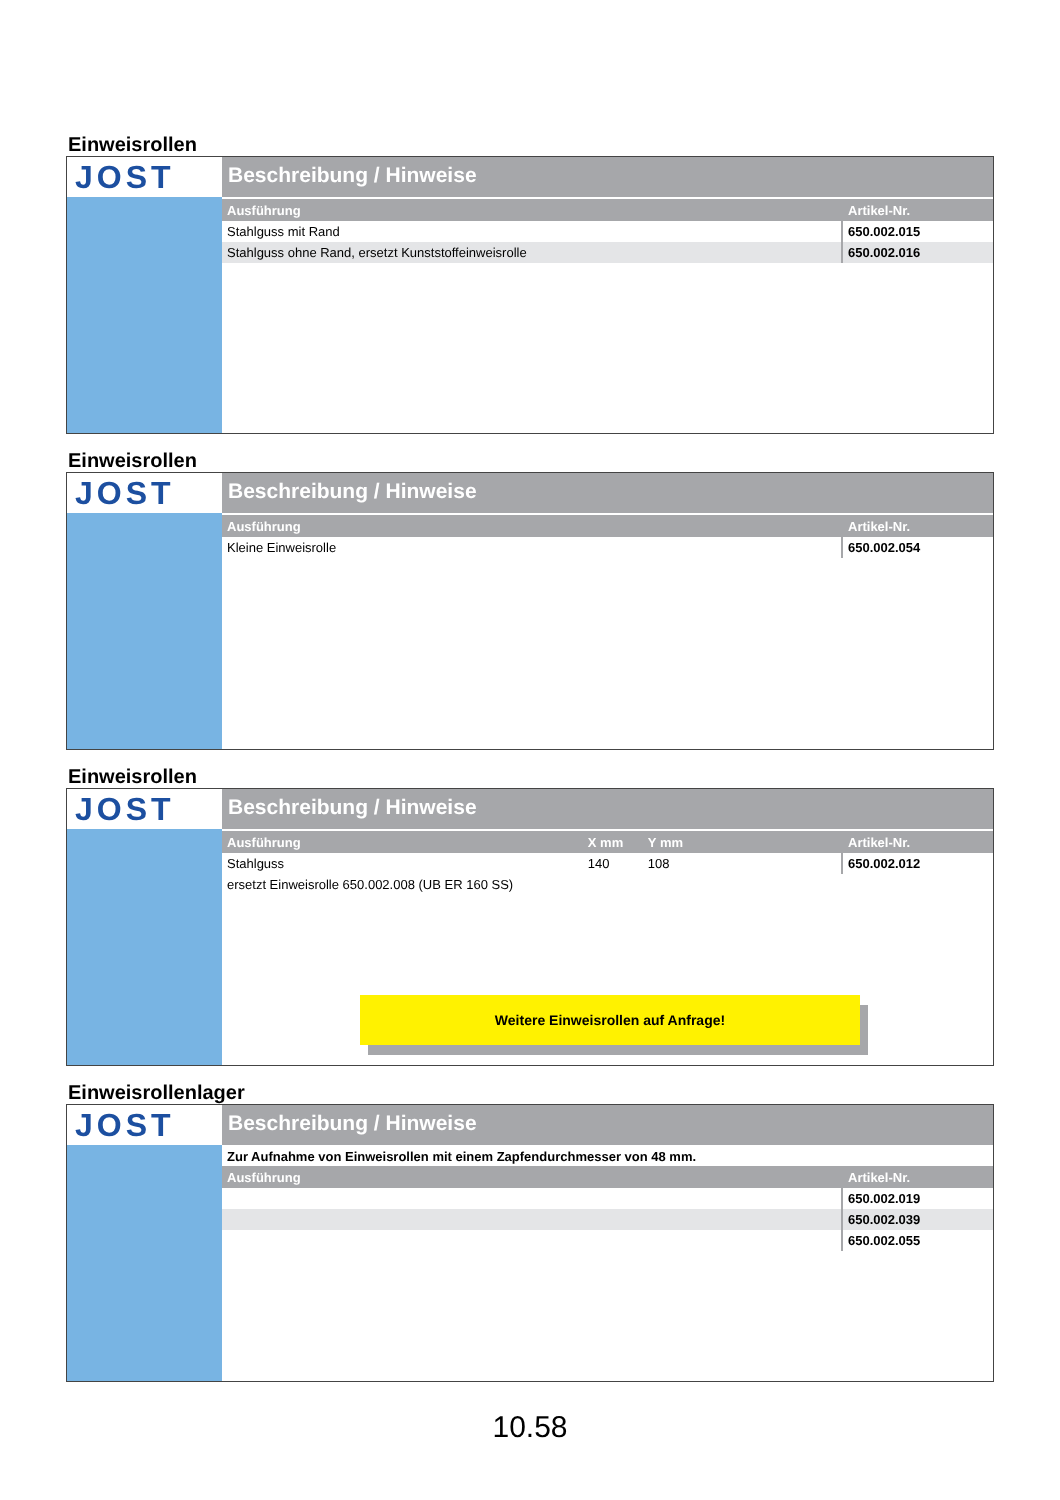Einweisrollen
JOST
Beschreibung / Hinweise
| Ausführung | Artikel-Nr. |
| --- | --- |
| Stahlguss mit Rand | 650.002.015 |
| Stahlguss ohne Rand, ersetzt Kunststoffeinweisrolle | 650.002.016 |
Einweisrollen
JOST
Beschreibung / Hinweise
| Ausführung | Artikel-Nr. |
| --- | --- |
| Kleine Einweisrolle | 650.002.054 |
Einweisrollen
JOST
Beschreibung / Hinweise
| Ausführung | X mm | Y mm | Artikel-Nr. |
| --- | --- | --- | --- |
| Stahlguss | 140 | 108 | 650.002.012 |
| ersetzt Einweisrolle 650.002.008 (UB ER 160 SS) | | | |
Weitere Einweisrollen auf Anfrage!
Einweisrollenlager
JOST
Beschreibung / Hinweise
Zur Aufnahme von Einweisrollen mit einem Zapfendurchmesser von 48 mm.
| Ausführung | Artikel-Nr. |
| --- | --- |
| | 650.002.019 |
| | 650.002.039 |
| | 650.002.055 |
10.58